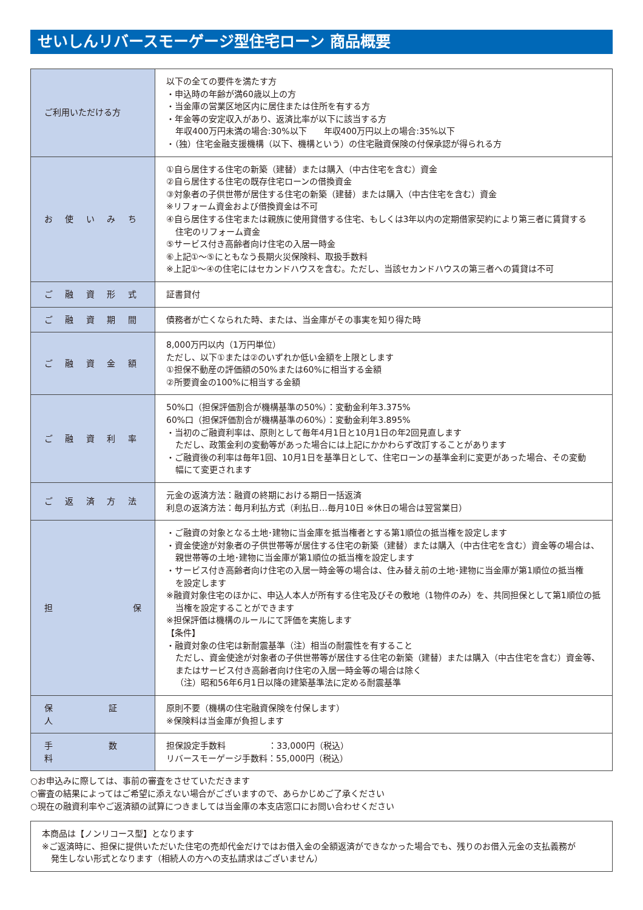せいしんリバースモーゲージ型住宅ローン 商品概要
| ご利用いただける方 | 以下の全ての要件を満たす方 ・申込時の年齢が満60歳以上の方 ・当金庫の営業区地区内に居住または住所を有する方 ・年金等の安定収入があり、返済比率が以下に該当する方 年収400万円未満の場合:30%以下 年収400万円以上の場合:35%以下 ・（独）住宅金融支援機構（以下、機構という）の住宅融資保険の付保承認が得られる方 |
| お 使 い み ち | ①自ら居住する住宅の新築（建替）または購入（中古住宅を含む）資金 ②自ら居住する住宅の既存住宅ローンの借換資金 ③対象者の子供世帯が居住する住宅の新築（建替）または購入（中古住宅を含む）資金 ※リフォーム資金および借換資金は不可 ④自ら居住する住宅または親族に使用貸借する住宅、もしくは3年以内の定期借家契約により第三者に賃貸する 住宅のリフォーム資金 ⑤サービス付き高齢者向け住宅の入居一時金 ⑥上記①～⑤にともなう長期火災保険料、取扱手数料 ※上記①～④の住宅にはセカンドハウスを含む。ただし、当該セカンドハウスの第三者への賃貸は不可 |
| ご 融 資 形 式 | 証書貸付 |
| ご 融 資 期 間 | 債務者が亡くなられた時、または、当金庫がその事実を知り得た時 |
| ご 融 資 金 額 | 8,000万円以内（1万円単位） ただし、以下①または②のいずれか低い金額を上限とします ①担保不動産の評価額の50%または60%に相当する金額 ②所要資金の100%に相当する金額 |
| ご 融 資 利 率 | 50%口（担保評価割合が機構基準の50%）：変動金利年3.375% 60%口（担保評価割合が機構基準の60%）：変動金利年3.895% ・当初のご融資利率は、原則として毎年4月1日と10月1日の年2回見直します ただし、政策金利の変動等があった場合には上記にかかわらず改訂することがあります ・ご融資後の利率は毎年1回、10月1日を基準日として、住宅ローンの基準金利に変更があった場合、その変動 幅にて変更されます |
| ご 返 済 方 法 | 元金の返済方法：融資の終期における期日一括返済 利息の返済方法：毎月利払方式（利払日…毎月10日 ※休日の場合は翌営業日） |
| 担 保 | ・ご融資の対象となる土地･建物に当金庫を抵当権者とする第1順位の抵当権を設定します ・資金使途が対象者の子供世帯等が居住する住宅の新築（建替）または購入（中古住宅を含む）資金等の場合は、 親世帯等の土地･建物に当金庫が第1順位の抵当権を設定します ・サービス付き高齢者向け住宅の入居一時金等の場合は、住み替え前の土地･建物に当金庫が第1順位の抵当権 を設定します ※融資対象住宅のほかに、申込人本人が所有する住宅及びその敷地（1物件のみ）を、共同担保として第1順位の抵 当権を設定することができます ※担保評価は機構のルールにて評価を実施します 【条件】 ・融資対象の住宅は新耐震基準（注）相当の耐震性を有すること ただし、資金使途が対象者の子供世帯等が居住する住宅の新築（建替）または購入（中古住宅を含む）資金等、 またはサービス付き高齢者向け住宅の入居一時金等の場合は除く （注）昭和56年6月1日以降の建築基準法に定める耐震基準 |
| 保証人 | 原則不要（機構の住宅融資保険を付保します） ※保険料は当金庫が負担します |
| 手数料 | 担保設定手数料 ：33,000円（税込） リバースモーゲージ手数料：55,000円（税込） |
○お申込みに際しては、事前の審査をさせていただきます
○審査の結果によってはご希望に添えない場合がございますので、あらかじめご了承ください
○現在の融資利率やご返済額の試算につきましては当金庫の本支店窓口にお問い合わせください
本商品は【ノンリコース型】となります
※ご返済時に、担保に提供いただいた住宅の売却代金だけではお借入金の全額返済ができなかった場合でも、残りのお借入元金の支払義務が
発生しない形式となります（相続人の方への支払請求はございません）